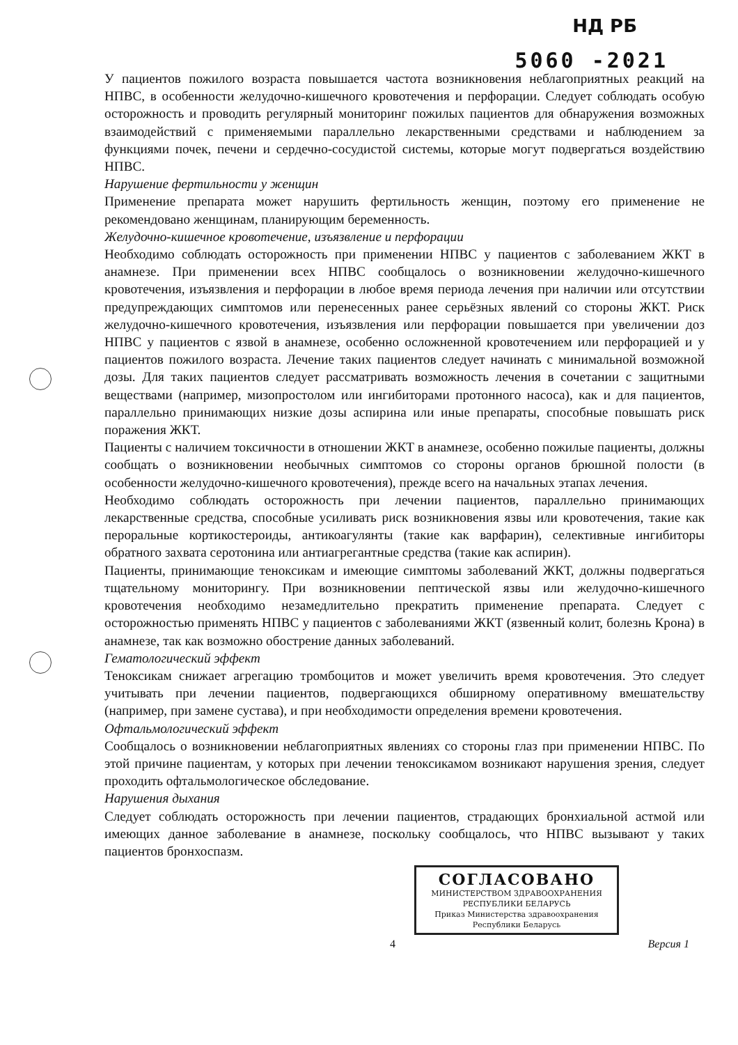НД РБ
5060 -2021
У пациентов пожилого возраста повышается частота возникновения неблагоприятных реакций на НПВС, в особенности желудочно-кишечного кровотечения и перфорации. Следует соблюдать особую осторожность и проводить регулярный мониторинг пожилых пациентов для обнаружения возможных взаимодействий с применяемыми параллельно лекарственными средствами и наблюдением за функциями почек, печени и сердечно-сосудистой системы, которые могут подвергаться воздействию НПВС.
Нарушение фертильности у женщин
Применение препарата может нарушить фертильность женщин, поэтому его применение не рекомендовано женщинам, планирующим беременность.
Желудочно-кишечное кровотечение, изъязвление и перфорации
Необходимо соблюдать осторожность при применении НПВС у пациентов с заболеванием ЖКТ в анамнезе. При применении всех НПВС сообщалось о возникновении желудочно-кишечного кровотечения, изъязвления и перфорации в любое время периода лечения при наличии или отсутствии предупреждающих симптомов или перенесенных ранее серьёзных явлений со стороны ЖКТ. Риск желудочно-кишечного кровотечения, изъязвления или перфорации повышается при увеличении доз НПВС у пациентов с язвой в анамнезе, особенно осложненной кровотечением или перфорацией и у пациентов пожилого возраста. Лечение таких пациентов следует начинать с минимальной возможной дозы. Для таких пациентов следует рассматривать возможность лечения в сочетании с защитными веществами (например, мизопростолом или ингибиторами протонного насоса), как и для пациентов, параллельно принимающих низкие дозы аспирина или иные препараты, способные повышать риск поражения ЖКТ.
Пациенты с наличием токсичности в отношении ЖКТ в анамнезе, особенно пожилые пациенты, должны сообщать о возникновении необычных симптомов со стороны органов брюшной полости (в особенности желудочно-кишечного кровотечения), прежде всего на начальных этапах лечения.
Необходимо соблюдать осторожность при лечении пациентов, параллельно принимающих лекарственные средства, способные усиливать риск возникновения язвы или кровотечения, такие как пероральные кортикостероиды, антикоагулянты (такие как варфарин), селективные ингибиторы обратного захвата серотонина или антиагрегантные средства (такие как аспирин).
Пациенты, принимающие теноксикам и имеющие симптомы заболеваний ЖКТ, должны подвергаться тщательному мониторингу. При возникновении пептической язвы или желудочно-кишечного кровотечения необходимо незамедлительно прекратить применение препарата. Следует с осторожностью применять НПВС у пациентов с заболеваниями ЖКТ (язвенный колит, болезнь Крона) в анамнезе, так как возможно обострение данных заболеваний.
Гематологический эффект
Теноксикам снижает агрегацию тромбоцитов и может увеличить время кровотечения. Это следует учитывать при лечении пациентов, подвергающихся обширному оперативному вмешательству (например, при замене сустава), и при необходимости определения времени кровотечения.
Офтальмологический эффект
Сообщалось о возникновении неблагоприятных явлениях со стороны глаз при применении НПВС. По этой причине пациентам, у которых при лечении теноксикамом возникают нарушения зрения, следует проходить офтальмологическое обследование.
Нарушения дыхания
Следует соблюдать осторожность при лечении пациентов, страдающих бронхиальной астмой или имеющих данное заболевание в анамнезе, поскольку сообщалось, что НПВС вызывают у таких пациентов бронхоспазм.
СОГЛАСОВАНО
МИНИСТЕРСТВОМ ЗДРАВООХРАНЕНИЯ
РЕСПУБЛИКИ БЕЛАРУСЬ
Приказ Министерства здравоохранения
Республики Беларусь
4 Версия 1